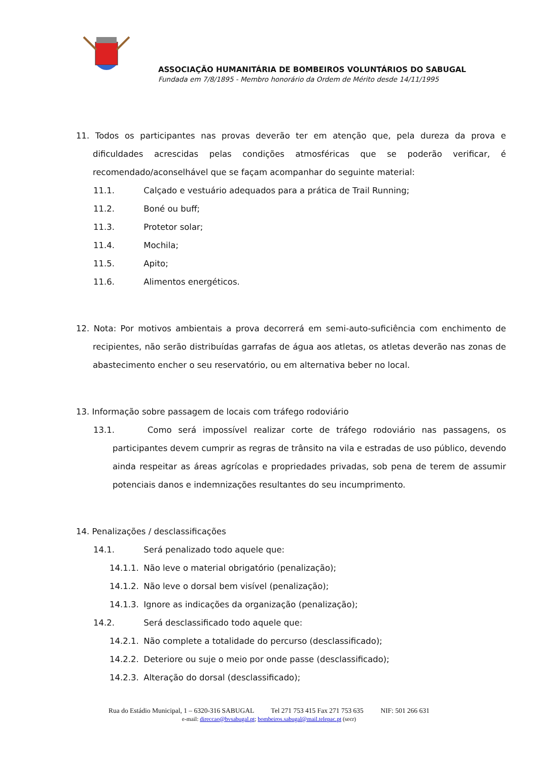ASSOCIAÇÃO HUMANITÁRIA DE BOMBEIROS VOLUNTÁRIOS DO SABUGAL
Fundada em 7/8/1895 - Membro honorário da Ordem de Mérito desde 14/11/1995
11. Todos os participantes nas provas deverão ter em atenção que, pela dureza da prova e dificuldades acrescidas pelas condições atmosféricas que se poderão verificar, é recomendado/aconselhável que se façam acompanhar do seguinte material:
11.1. Calçado e vestuário adequados para a prática de Trail Running;
11.2. Boné ou buff;
11.3. Protetor solar;
11.4. Mochila;
11.5. Apito;
11.6. Alimentos energéticos.
12. Nota: Por motivos ambientais a prova decorrerá em semi-auto-suficiência com enchimento de recipientes, não serão distribuídas garrafas de água aos atletas, os atletas deverão nas zonas de abastecimento encher o seu reservatório, ou em alternativa beber no local.
13. Informação sobre passagem de locais com tráfego rodoviário
13.1. Como será impossível realizar corte de tráfego rodoviário nas passagens, os participantes devem cumprir as regras de trânsito na vila e estradas de uso público, devendo ainda respeitar as áreas agrícolas e propriedades privadas, sob pena de terem de assumir potenciais danos e indemnizações resultantes do seu incumprimento.
14. Penalizações / desclassificações
14.1. Será penalizado todo aquele que:
14.1.1. Não leve o material obrigatório (penalização);
14.1.2. Não leve o dorsal bem visível (penalização);
14.1.3. Ignore as indicações da organização (penalização);
14.2. Será desclassificado todo aquele que:
14.2.1. Não complete a totalidade do percurso (desclassificado);
14.2.2. Deteriore ou suje o meio por onde passe (desclassificado);
14.2.3. Alteração do dorsal (desclassificado);
Rua do Estádio Municipal, 1 – 6320-316 SABUGAL Tel 271 753 415 Fax 271 753 635 NIF: 501 266 631
e-mail: direccao@bvsabugal.pt; bombeiros.sabugal@mail.telepac.pt (secr)